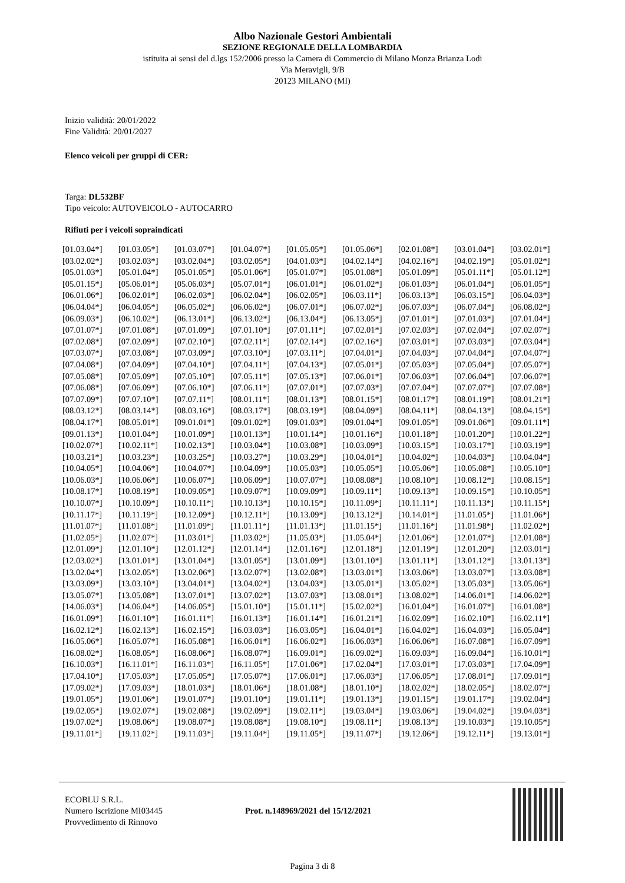Albo Nazionale Gestori Ambientali
SEZIONE REGIONALE DELLA LOMBARDIA
istituita ai sensi del d.lgs 152/2006 presso la Camera di Commercio di Milano Monza Brianza Lodi
Via Meravigli, 9/B
20123 MILANO (MI)
Inizio validità: 20/01/2022
Fine Validità: 20/01/2027
Elenco veicoli per gruppi di CER:
Targa: DL532BF
Tipo veicolo: AUTOVEICOLO - AUTOCARRO
Rifiuti per i veicoli sopraindicati
| [01.03.04*] | [01.03.05*] | [01.03.07*] | [01.04.07*] | [01.05.05*] | [01.05.06*] | [02.01.08*] | [03.01.04*] | [03.02.01*] |
| [03.02.02*] | [03.02.03*] | [03.02.04*] | [03.02.05*] | [04.01.03*] | [04.02.14*] | [04.02.16*] | [04.02.19*] | [05.01.02*] |
| [05.01.03*] | [05.01.04*] | [05.01.05*] | [05.01.06*] | [05.01.07*] | [05.01.08*] | [05.01.09*] | [05.01.11*] | [05.01.12*] |
| [05.01.15*] | [05.06.01*] | [05.06.03*] | [05.07.01*] | [06.01.01*] | [06.01.02*] | [06.01.03*] | [06.01.04*] | [06.01.05*] |
| [06.01.06*] | [06.02.01*] | [06.02.03*] | [06.02.04*] | [06.02.05*] | [06.03.11*] | [06.03.13*] | [06.03.15*] | [06.04.03*] |
| [06.04.04*] | [06.04.05*] | [06.05.02*] | [06.06.02*] | [06.07.01*] | [06.07.02*] | [06.07.03*] | [06.07.04*] | [06.08.02*] |
| [06.09.03*] | [06.10.02*] | [06.13.01*] | [06.13.02*] | [06.13.04*] | [06.13.05*] | [07.01.01*] | [07.01.03*] | [07.01.04*] |
| [07.01.07*] | [07.01.08*] | [07.01.09*] | [07.01.10*] | [07.01.11*] | [07.02.01*] | [07.02.03*] | [07.02.04*] | [07.02.07*] |
| [07.02.08*] | [07.02.09*] | [07.02.10*] | [07.02.11*] | [07.02.14*] | [07.02.16*] | [07.03.01*] | [07.03.03*] | [07.03.04*] |
| [07.03.07*] | [07.03.08*] | [07.03.09*] | [07.03.10*] | [07.03.11*] | [07.04.01*] | [07.04.03*] | [07.04.04*] | [07.04.07*] |
| [07.04.08*] | [07.04.09*] | [07.04.10*] | [07.04.11*] | [07.04.13*] | [07.05.01*] | [07.05.03*] | [07.05.04*] | [07.05.07*] |
| [07.05.08*] | [07.05.09*] | [07.05.10*] | [07.05.11*] | [07.05.13*] | [07.06.01*] | [07.06.03*] | [07.06.04*] | [07.06.07*] |
| [07.06.08*] | [07.06.09*] | [07.06.10*] | [07.06.11*] | [07.07.01*] | [07.07.03*] | [07.07.04*] | [07.07.07*] | [07.07.08*] |
| [07.07.09*] | [07.07.10*] | [07.07.11*] | [08.01.11*] | [08.01.13*] | [08.01.15*] | [08.01.17*] | [08.01.19*] | [08.01.21*] |
| [08.03.12*] | [08.03.14*] | [08.03.16*] | [08.03.17*] | [08.03.19*] | [08.04.09*] | [08.04.11*] | [08.04.13*] | [08.04.15*] |
| [08.04.17*] | [08.05.01*] | [09.01.01*] | [09.01.02*] | [09.01.03*] | [09.01.04*] | [09.01.05*] | [09.01.06*] | [09.01.11*] |
| [09.01.13*] | [10.01.04*] | [10.01.09*] | [10.01.13*] | [10.01.14*] | [10.01.16*] | [10.01.18*] | [10.01.20*] | [10.01.22*] |
| [10.02.07*] | [10.02.11*] | [10.02.13*] | [10.03.04*] | [10.03.08*] | [10.03.09*] | [10.03.15*] | [10.03.17*] | [10.03.19*] |
| [10.03.21*] | [10.03.23*] | [10.03.25*] | [10.03.27*] | [10.03.29*] | [10.04.01*] | [10.04.02*] | [10.04.03*] | [10.04.04*] |
| [10.04.05*] | [10.04.06*] | [10.04.07*] | [10.04.09*] | [10.05.03*] | [10.05.05*] | [10.05.06*] | [10.05.08*] | [10.05.10*] |
| [10.06.03*] | [10.06.06*] | [10.06.07*] | [10.06.09*] | [10.07.07*] | [10.08.08*] | [10.08.10*] | [10.08.12*] | [10.08.15*] |
| [10.08.17*] | [10.08.19*] | [10.09.05*] | [10.09.07*] | [10.09.09*] | [10.09.11*] | [10.09.13*] | [10.09.15*] | [10.10.05*] |
| [10.10.07*] | [10.10.09*] | [10.10.11*] | [10.10.13*] | [10.10.15*] | [10.11.09*] | [10.11.11*] | [10.11.13*] | [10.11.15*] |
| [10.11.17*] | [10.11.19*] | [10.12.09*] | [10.12.11*] | [10.13.09*] | [10.13.12*] | [10.14.01*] | [11.01.05*] | [11.01.06*] |
| [11.01.07*] | [11.01.08*] | [11.01.09*] | [11.01.11*] | [11.01.13*] | [11.01.15*] | [11.01.16*] | [11.01.98*] | [11.02.02*] |
| [11.02.05*] | [11.02.07*] | [11.03.01*] | [11.03.02*] | [11.05.03*] | [11.05.04*] | [12.01.06*] | [12.01.07*] | [12.01.08*] |
| [12.01.09*] | [12.01.10*] | [12.01.12*] | [12.01.14*] | [12.01.16*] | [12.01.18*] | [12.01.19*] | [12.01.20*] | [12.03.01*] |
| [12.03.02*] | [13.01.01*] | [13.01.04*] | [13.01.05*] | [13.01.09*] | [13.01.10*] | [13.01.11*] | [13.01.12*] | [13.01.13*] |
| [13.02.04*] | [13.02.05*] | [13.02.06*] | [13.02.07*] | [13.02.08*] | [13.03.01*] | [13.03.06*] | [13.03.07*] | [13.03.08*] |
| [13.03.09*] | [13.03.10*] | [13.04.01*] | [13.04.02*] | [13.04.03*] | [13.05.01*] | [13.05.02*] | [13.05.03*] | [13.05.06*] |
| [13.05.07*] | [13.05.08*] | [13.07.01*] | [13.07.02*] | [13.07.03*] | [13.08.01*] | [13.08.02*] | [14.06.01*] | [14.06.02*] |
| [14.06.03*] | [14.06.04*] | [14.06.05*] | [15.01.10*] | [15.01.11*] | [15.02.02*] | [16.01.04*] | [16.01.07*] | [16.01.08*] |
| [16.01.09*] | [16.01.10*] | [16.01.11*] | [16.01.13*] | [16.01.14*] | [16.01.21*] | [16.02.09*] | [16.02.10*] | [16.02.11*] |
| [16.02.12*] | [16.02.13*] | [16.02.15*] | [16.03.03*] | [16.03.05*] | [16.04.01*] | [16.04.02*] | [16.04.03*] | [16.05.04*] |
| [16.05.06*] | [16.05.07*] | [16.05.08*] | [16.06.01*] | [16.06.02*] | [16.06.03*] | [16.06.06*] | [16.07.08*] | [16.07.09*] |
| [16.08.02*] | [16.08.05*] | [16.08.06*] | [16.08.07*] | [16.09.01*] | [16.09.02*] | [16.09.03*] | [16.09.04*] | [16.10.01*] |
| [16.10.03*] | [16.11.01*] | [16.11.03*] | [16.11.05*] | [17.01.06*] | [17.02.04*] | [17.03.01*] | [17.03.03*] | [17.04.09*] |
| [17.04.10*] | [17.05.03*] | [17.05.05*] | [17.05.07*] | [17.06.01*] | [17.06.03*] | [17.06.05*] | [17.08.01*] | [17.09.01*] |
| [17.09.02*] | [17.09.03*] | [18.01.03*] | [18.01.06*] | [18.01.08*] | [18.01.10*] | [18.02.02*] | [18.02.05*] | [18.02.07*] |
| [19.01.05*] | [19.01.06*] | [19.01.07*] | [19.01.10*] | [19.01.11*] | [19.01.13*] | [19.01.15*] | [19.01.17*] | [19.02.04*] |
| [19.02.05*] | [19.02.07*] | [19.02.08*] | [19.02.09*] | [19.02.11*] | [19.03.04*] | [19.03.06*] | [19.04.02*] | [19.04.03*] |
| [19.07.02*] | [19.08.06*] | [19.08.07*] | [19.08.08*] | [19.08.10*] | [19.08.11*] | [19.08.13*] | [19.10.03*] | [19.10.05*] |
| [19.11.01*] | [19.11.02*] | [19.11.03*] | [19.11.04*] | [19.11.05*] | [19.11.07*] | [19.12.06*] | [19.12.11*] | [19.13.01*] |
ECOBLU S.R.L.
Numero Iscrizione MI03445
Provvedimento di Rinnovo
Prot. n.148969/2021 del 15/12/2021
Pagina 3 di 8